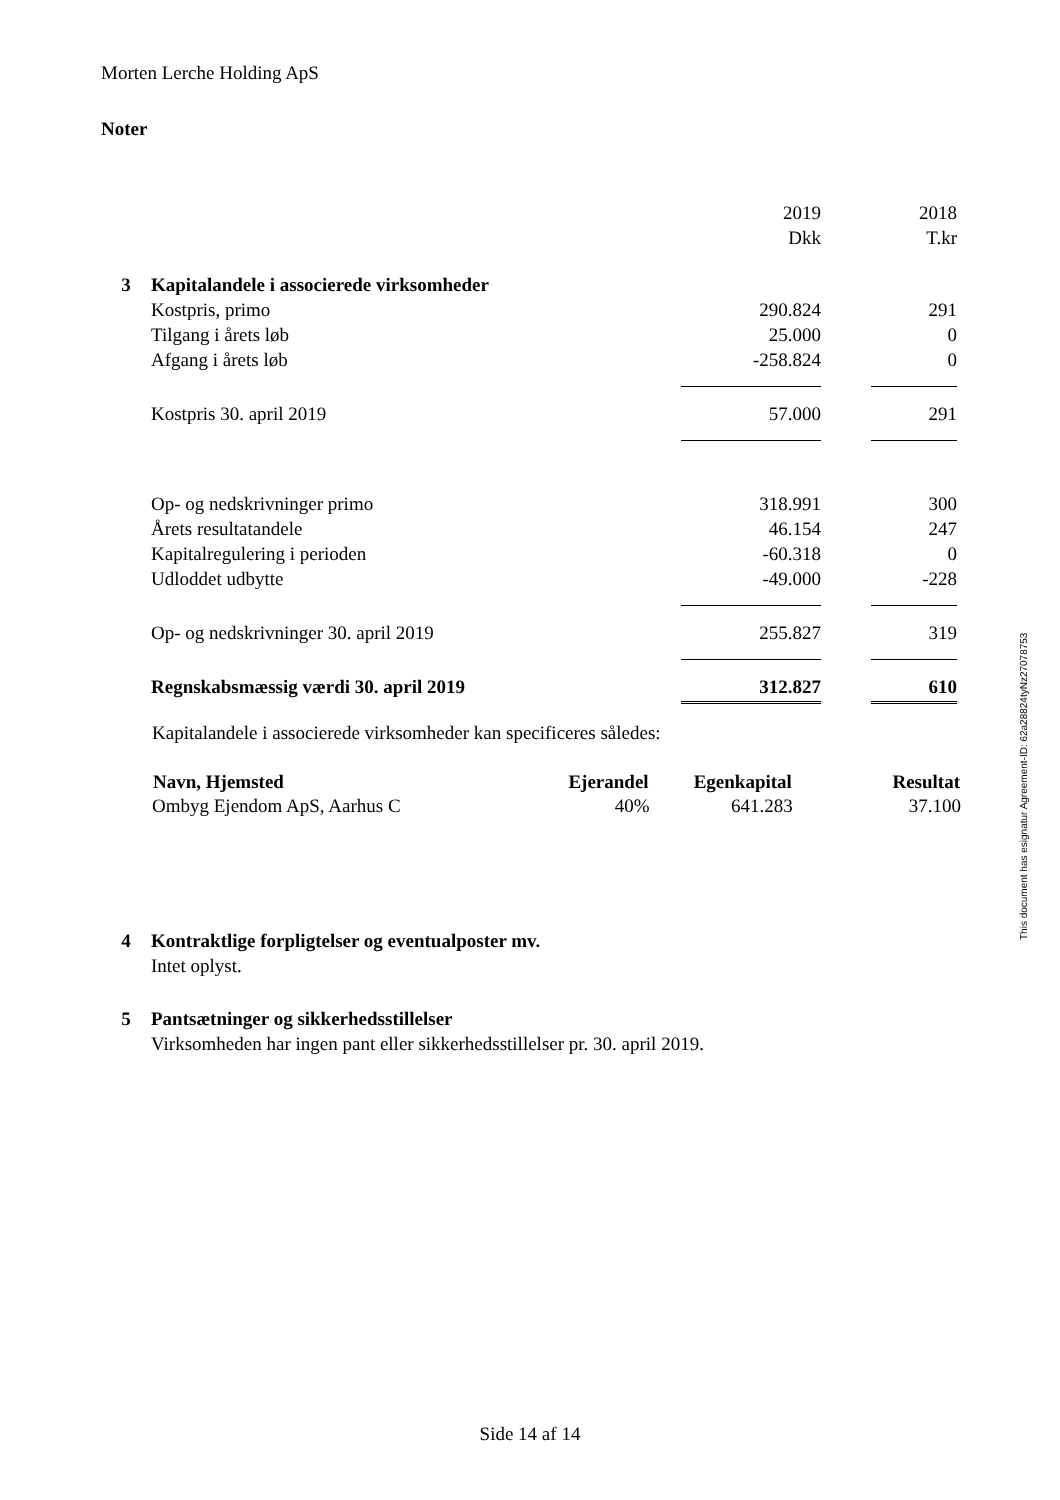Morten Lerche Holding ApS
Noter
| | | 2019 Dkk | | 2018 T.kr |
| 3 | Kapitalandele i associerede virksomheder | | | |
| | Kostpris, primo | 290.824 | | 291 |
| | Tilgang i årets løb | 25.000 | | 0 |
| | Afgang i årets løb | -258.824 | | 0 |
| | Kostpris 30. april 2019 | 57.000 | | 291 |
| | Op- og nedskrivninger primo | 318.991 | | 300 |
| | Årets resultatandele | 46.154 | | 247 |
| | Kapitalregulering i perioden | -60.318 | | 0 |
| | Udloddet udbytte | -49.000 | | -228 |
| | Op- og nedskrivninger 30. april 2019 | 255.827 | | 319 |
| | Regnskabsmæssig værdi 30. april 2019 | 312.827 | | 610 |
Kapitalandele i associerede virksomheder kan specificeres således:
| Navn, Hjemsted | Ejerandel | Egenkapital | Resultat |
| --- | --- | --- | --- |
| Ombyg Ejendom ApS, Aarhus C | 40% | 641.283 | 37.100 |
| 4 | Kontraktlige forpligtelser og eventualposter mv. Intet oplyst. |
| 5 | Pantsætninger og sikkerhedsstillelser Virksomheden har ingen pant eller sikkerhedsstillelser pr. 30. april 2019. |
This document has esignatur Agreement-ID: 62a28824tyNz27078753
Side 14 af 14